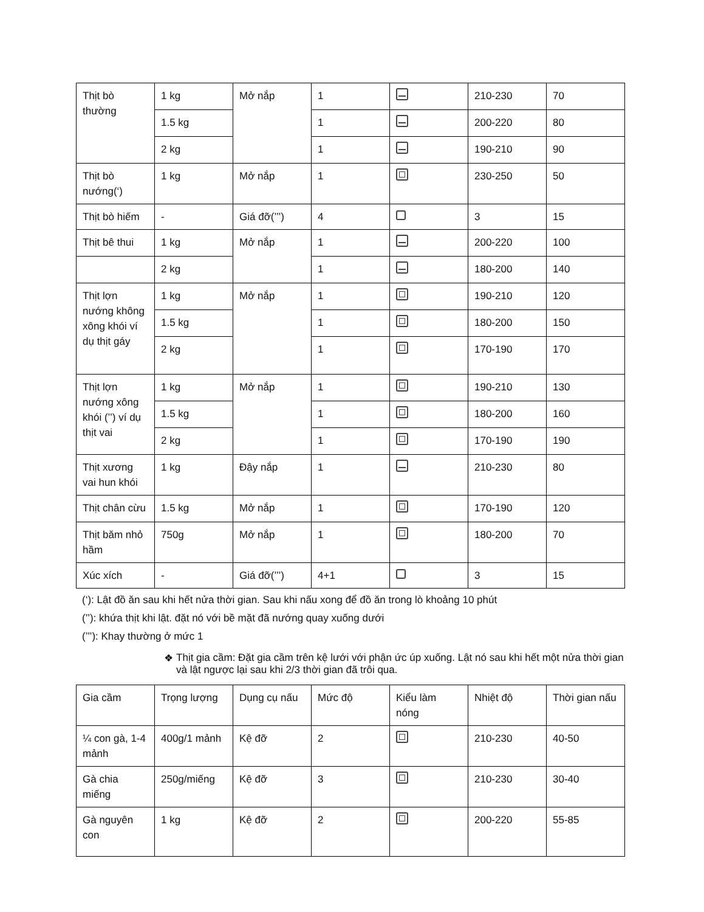| Thịt bò thường | 1 kg | Mở nắp | 1 | | 210-230 | 70 |
| | 1.5 kg | | 1 | | 200-220 | 80 |
| | 2 kg | | 1 | | 190-210 | 90 |
| Thịt bò nướng(‘) | 1 kg | Mở nắp | 1 | | 230-250 | 50 |
| Thịt bò hiếm | - | Giá đỡ(’’’) | 4 | | 3 | 15 |
| Thịt bê thui | 1 kg | Mở nắp | 1 | | 200-220 | 100 |
| | 2 kg | | 1 | | 180-200 | 140 |
| Thịt lợn nướng không xông khói ví dụ thịt gáy | 1 kg | Mở nắp | 1 | | 190-210 | 120 |
| | 1.5 kg | | 1 | | 180-200 | 150 |
| | 2 kg | | 1 | | 170-190 | 170 |
| Thịt lợn nướng xông khói (’’) ví dụ thịt vai | 1 kg | Mở nắp | 1 | | 190-210 | 130 |
| | 1.5 kg | | 1 | | 180-200 | 160 |
| | 2 kg | | 1 | | 170-190 | 190 |
| Thịt xương vai hun khói | 1 kg | Đậy nắp | 1 | | 210-230 | 80 |
| Thịt chân cừu | 1.5 kg | Mở nắp | 1 | | 170-190 | 120 |
| Thịt băm nhỏ hầm | 750g | Mở nắp | 1 | | 180-200 | 70 |
| Xúc xích | - | Giá đỡ(’’’) | 4+1 | | 3 | 15 |
(‘): Lật đồ ăn sau khi hết nửa thời gian. Sau khi nấu xong để đồ ăn trong lò khoảng 10 phút
(’’): khứa thịt khi lật. đặt nó với bề mặt đã nướng quay xuống dưới
(’’’): Khay thường ở mức 1
❖ Thịt gia cầm: Đặt gia cầm trên kệ lưới với phận ức úp xuống. Lật nó sau khi hết một nửa thời gian và lật ngược lại sau khi 2/3 thời gian đã trôi qua.
| Gia cầm | Trọng lượng | Dụng cụ nấu | Mức độ | Kiểu làm nóng | Nhiệt độ | Thời gian nấu |
| ¼ con gà, 1-4 mảnh | 400g/1 mảnh | Kệ đỡ | 2 | | 210-230 | 40-50 |
| Gà chia miếng | 250g/miếng | Kệ đỡ | 3 | | 210-230 | 30-40 |
| Gà nguyên con | 1 kg | Kệ đỡ | 2 | | 200-220 | 55-85 |